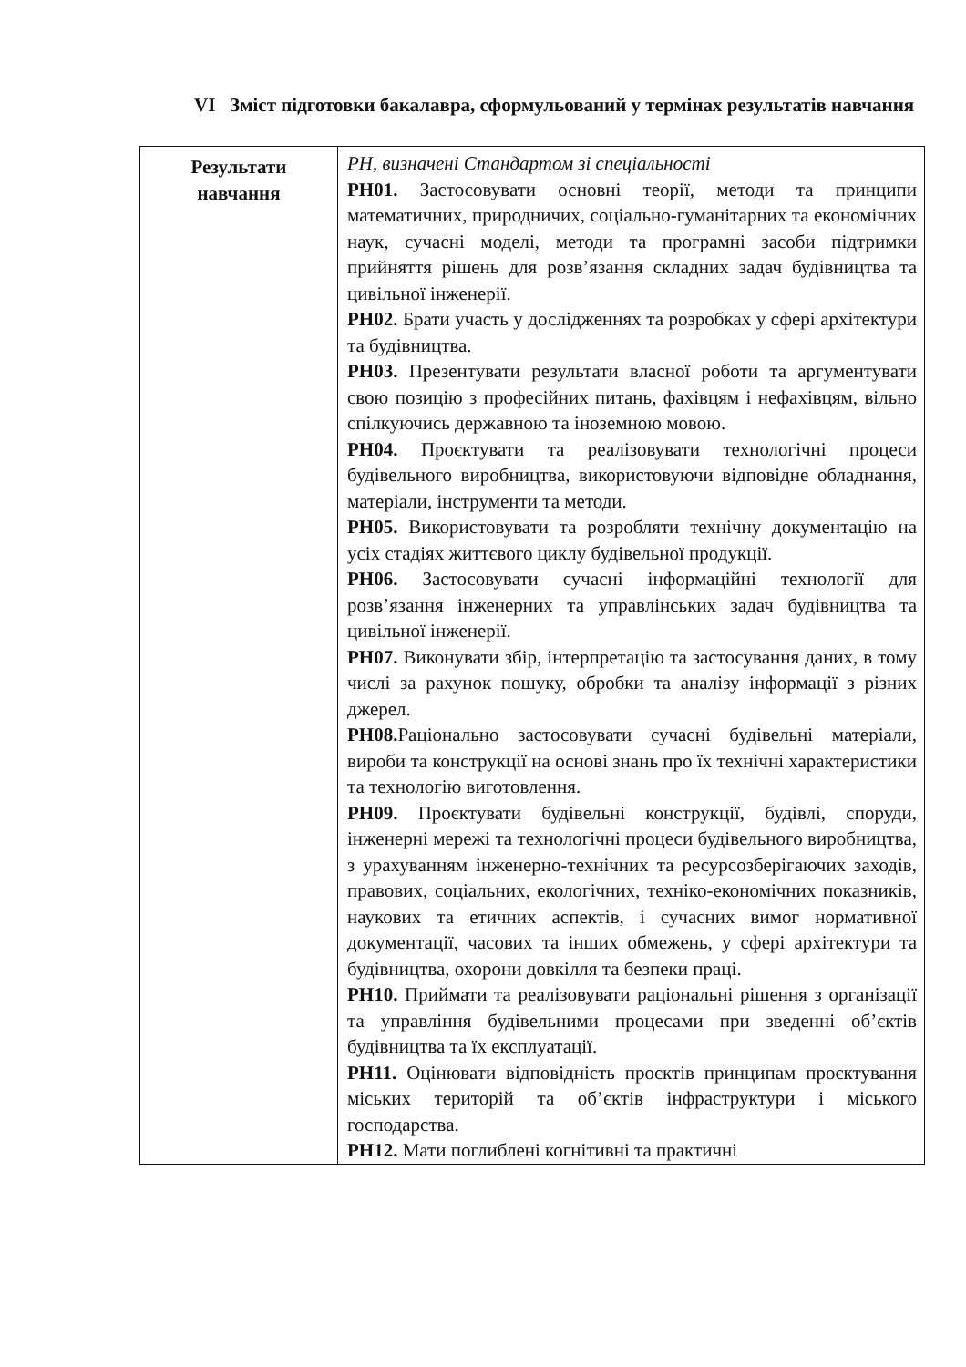VI Зміст підготовки бакалавра, сформульований у термінах результатів навчання
| Результати навчання | РН, визначені Стандартом зі спеціальності РН01. Застосовувати основні теорії, методи та принципи математичних, природничих, соціально-гуманітарних та економічних наук, сучасні моделі, методи та програмні засоби підтримки прийняття рішень для розв’язання складних задач будівництва та цивільної інженерії. РН02. Брати участь у дослідженнях та розробках у сфері архітектури та будівництва. РН03. Презентувати результати власної роботи та аргументувати свою позицію з професійних питань, фахівцям і нефахівцям, вільно спілкуючись державною та іноземною мовою. РН04. Проєктувати та реалізовувати технологічні процеси будівельного виробництва, використовуючи відповідне обладнання, матеріали, інструменти та методи. РН05. Використовувати та розробляти технічну документацію на усіх стадіях життєвого циклу будівельної продукції. РН06. Застосовувати сучасні інформаційні технології для розв’язання інженерних та управлінських задач будівництва та цивільної інженерії. РН07. Виконувати збір, інтерпретацію та застосування даних, в тому числі за рахунок пошуку, обробки та аналізу інформації з різних джерел. РН08. Раціонально застосовувати сучасні будівельні матеріали, вироби та конструкції на основі знань про їх технічні характеристики та технологію виготовлення. РН09. Проєктувати будівельні конструкції, будівлі, споруди, інженерні мережі та технологічні процеси будівельного виробництва, з урахуванням інженерно-технічних та ресурсозберігаючих заходів, правових, соціальних, екологічних, техніко-економічних показників, наукових та етичних аспектів, і сучасних вимог нормативної документації, часових та інших обмежень, у сфері архітектури та будівництва, охорони довкілля та безпеки праці. РН10. Приймати та реалізовувати раціональні рішення з організації та управління будівельними процесами при зведенні об’єктів будівництва та їх експлуатації. РН11. Оцінювати відповідність проєктів принципам проєктування міських територій та об’єктів інфраструктури і міського господарства. РН12. Мати поглиблені когнітивні та практичні |